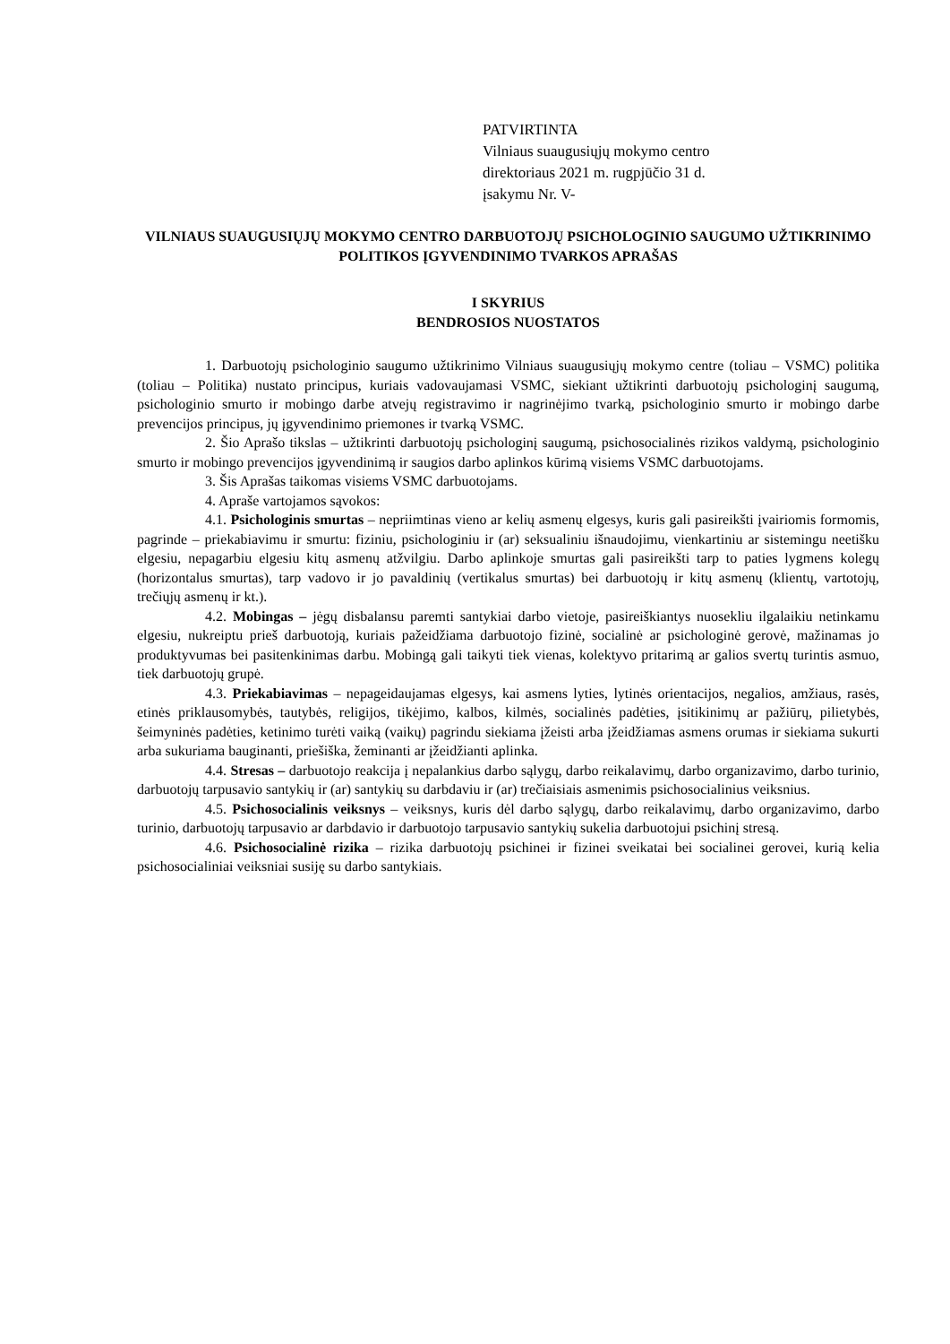PATVIRTINTA
Vilniaus suaugusiųjų mokymo centro
direktoriaus 2021 m. rugpjūčio 31 d.
įsakymu Nr. V-
VILNIAUS SUAUGUSIŲJŲ MOKYMO CENTRO DARBUOTOJŲ PSICHOLOGINIO SAUGUMO UŽTIKRINIMO POLITIKOS ĮGYVENDINIMO TVARKOS APRAŠAS
I SKYRIUS
BENDROSIOS NUOSTATOS
1. Darbuotojų psichologinio saugumo užtikrinimo Vilniaus suaugusiųjų mokymo centre (toliau – VSMC) politika (toliau – Politika) nustato principus, kuriais vadovaujamasi VSMC, siekiant užtikrinti darbuotojų psichologinį saugumą, psichologinio smurto ir mobingo darbe atvejų registravimo ir nagrinėjimo tvarką, psichologinio smurto ir mobingo darbe prevencijos principus, jų įgyvendinimo priemones ir tvarką VSMC.
2. Šio Aprašo tikslas – užtikrinti darbuotojų psichologinį saugumą, psichosocialinės rizikos valdymą, psichologinio smurto ir mobingo prevencijos įgyvendinimą ir saugios darbo aplinkos kūrimą visiems VSMC darbuotojams.
3. Šis Aprašas taikomas visiems VSMC darbuotojams.
4. Apraše vartojamos sąvokos:
4.1. Psichologinis smurtas – nepriimtinas vieno ar kelių asmenų elgesys, kuris gali pasireikšti įvairiomis formomis, pagrinde – priekabiavimu ir smurtu: fiziniu, psichologiniu ir (ar) seksualiniu išnaudojimu, vienkartiniu ar sistemingu neetišku elgesiu, nepagarbiu elgesiu kitų asmenų atžvilgiu. Darbo aplinkoje smurtas gali pasireikšti tarp to paties lygmens kolegų (horizontalus smurtas), tarp vadovo ir jo pavaldinių (vertikalus smurtas) bei darbuotojų ir kitų asmenų (klientų, vartotojų, trečiųjų asmenų ir kt.).
4.2. Mobingas – jėgų disbalansu paremti santykiai darbo vietoje, pasireiškiantys nuosekliu ilgalaikiu netinkamu elgesiu, nukreiptu prieš darbuotoją, kuriais pažeidžiama darbuotojo fizinė, socialinė ar psichologinė gerovė, mažinamas jo produktyvumas bei pasitenkinimas darbu. Mobingą gali taikyti tiek vienas, kolektyvo pritarimą ar galios svertų turintis asmuo, tiek darbuotojų grupė.
4.3. Priekabiavimas – nepageidaujamas elgesys, kai asmens lyties, lytinės orientacijos, negalios, amžiaus, rasės, etinės priklausomybės, tautybės, religijos, tikėjimo, kalbos, kilmės, socialinės padėties, įsitikinimų ar pažiūrų, pilietybės, šeimyninės padėties, ketinimo turėti vaiką (vaikų) pagrindu siekiama įžeisti arba įžeidžiamas asmens orumas ir siekiama sukurti arba sukuriama bauginanti, priešiška, žeminanti ar įžeidžianti aplinka.
4.4. Stresas – darbuotojo reakcija į nepalankius darbo sąlygų, darbo reikalavimų, darbo organizavimo, darbo turinio, darbuotojų tarpusavio santykių ir (ar) santykių su darbdaviu ir (ar) trečiaisiais asmenimis psichosocialinius veiksnius.
4.5. Psichosocialinis veiksnys – veiksnys, kuris dėl darbo sąlygų, darbo reikalavimų, darbo organizavimo, darbo turinio, darbuotojų tarpusavio ar darbdavio ir darbuotojo tarpusavio santykių sukelia darbuotojui psichinį stresą.
4.6. Psichosocialinė rizika – rizika darbuotojų psichinei ir fizinei sveikatai bei socialinei gerovei, kurią kelia psichosocialiniai veiksniai susiję su darbo santykiais.